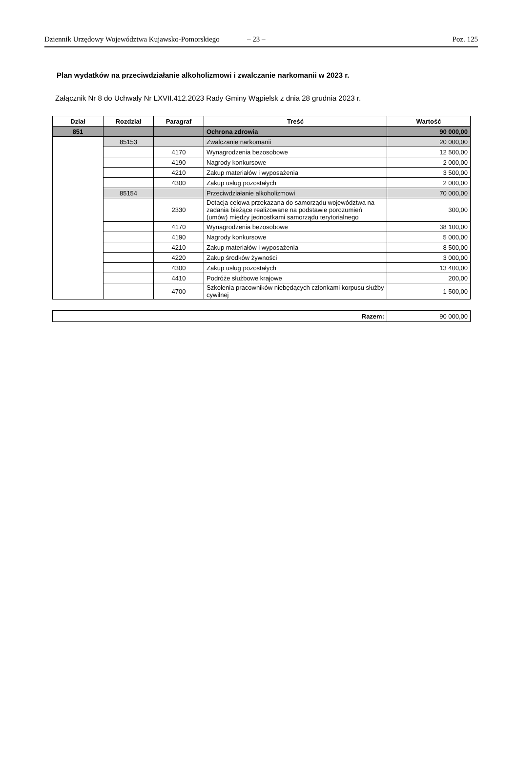Dziennik Urzędowy Województwa Kujawsko-Pomorskiego – 23 – Poz. 125
Plan wydatków na przeciwdziałanie alkoholizmowi i zwalczanie narkomanii w 2023 r.
Załącznik Nr 8 do Uchwały Nr LXVII.412.2023 Rady Gminy Wąpielsk z dnia 28 grudnia 2023 r.
| Dział | Rozdział | Paragraf | Treść | Wartość |
| --- | --- | --- | --- | --- |
| 851 | | | Ochrona zdrowia | 90 000,00 |
| | 85153 | | Zwalczanie narkomanii | 20 000,00 |
| | | 4170 | Wynagrodzenia bezosobowe | 12 500,00 |
| | | 4190 | Nagrody konkursowe | 2 000,00 |
| | | 4210 | Zakup materiałów i wyposażenia | 3 500,00 |
| | | 4300 | Zakup usług pozostałych | 2 000,00 |
| | 85154 | | Przeciwdziałanie alkoholizmowi | 70 000,00 |
| | | 2330 | Dotacja celowa przekazana do samorządu województwa na zadania bieżące realizowane na podstawie porozumień (umów) między jednostkami samorządu terytorialnego | 300,00 |
| | | 4170 | Wynagrodzenia bezosobowe | 38 100,00 |
| | | 4190 | Nagrody konkursowe | 5 000,00 |
| | | 4210 | Zakup materiałów i wyposażenia | 8 500,00 |
| | | 4220 | Zakup środków żywności | 3 000,00 |
| | | 4300 | Zakup usług pozostałych | 13 400,00 |
| | | 4410 | Podróże służbowe krajowe | 200,00 |
| | | 4700 | Szkolenia pracowników niebędących członkami korpusu służby cywilnej | 1 500,00 |
| Razem: | 90 000,00 |